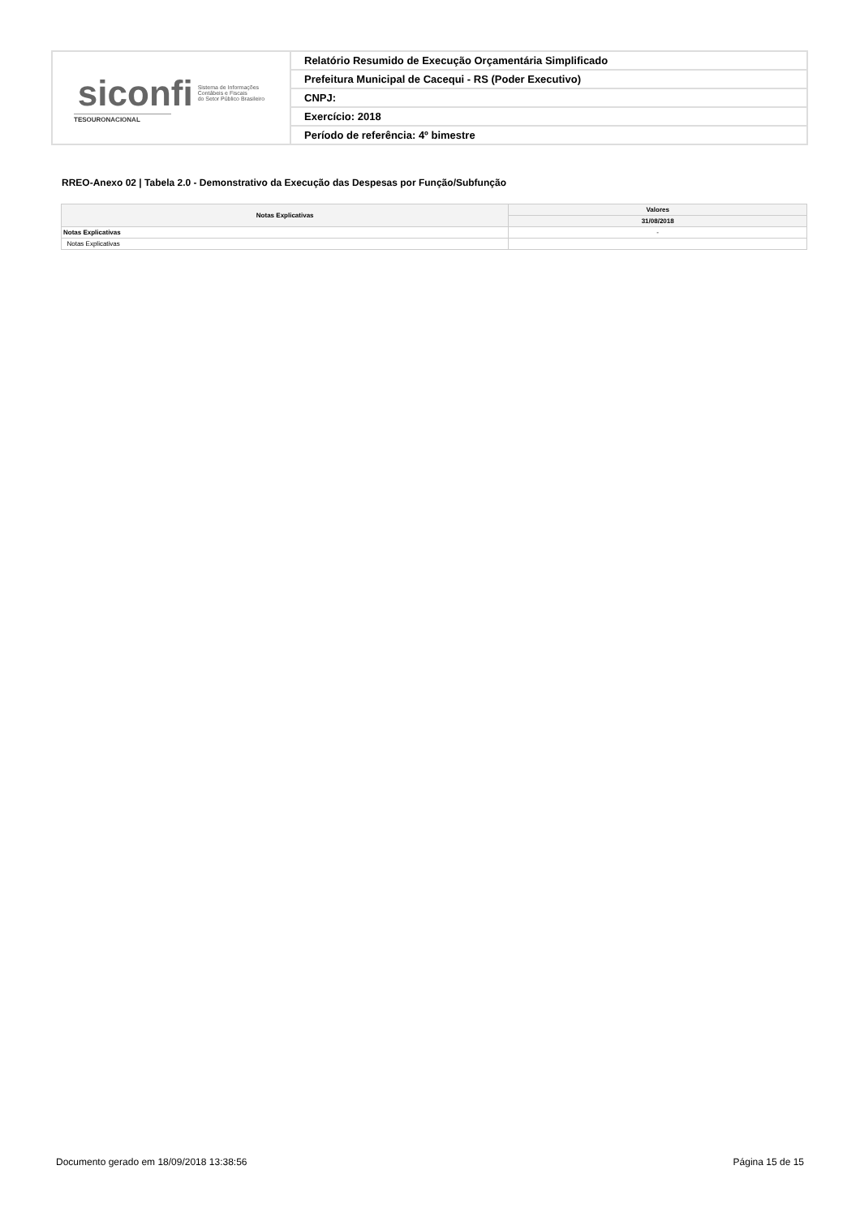| siconfi Sistema de Informações Contábeis e Fiscais do Setor Público Brasileiro TESOURONACIONAL | Relatório Resumido de Execução Orçamentária Simplificado |
| | Prefeitura Municipal de Cacequi - RS (Poder Executivo) |
| | CNPJ: |
| | Exercício: 2018 |
| | Período de referência: 4º bimestre |
RREO-Anexo 02 | Tabela 2.0 - Demonstrativo da Execução das Despesas por Função/Subfunção
| Notas Explicativas | Valores |
| --- | --- |
| | 31/08/2018 |
| Notas Explicativas | - |
| Notas Explicativas | |
Documento gerado em 18/09/2018 13:38:56 Página 15 de 15